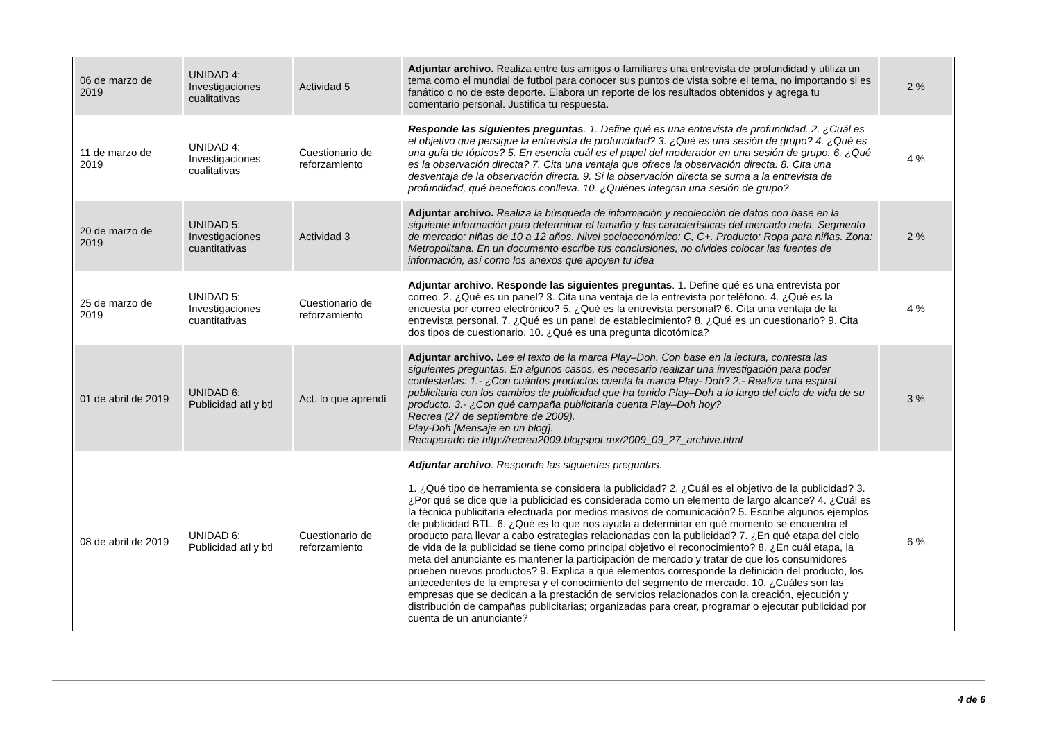| 06 de marzo de 2019 | UNIDAD 4: Investigaciones cualitativas | Actividad 5 | Adjuntar archivo. Realiza entre tus amigos o familiares una entrevista de profundidad y utiliza un tema como el mundial de futbol para conocer sus puntos de vista sobre el tema, no importando si es fanático o no de este deporte. Elabora un reporte de los resultados obtenidos y agrega tu comentario personal. Justifica tu respuesta. | 2 % |
| 11 de marzo de 2019 | UNIDAD 4: Investigaciones cualitativas | Cuestionario de reforzamiento | Responde las siguientes preguntas . 1. Define qué es una entrevista de profundidad. 2. ¿Cuál es el objetivo que persigue la entrevista de profundidad? 3. ¿Qué es una sesión de grupo? 4. ¿Qué es una guía de tópicos? 5. En esencia cuál es el papel del moderador en una sesión de grupo. 6. ¿Qué es la observación directa? 7. Cita una ventaja que ofrece la observación directa. 8. Cita una desventaja de la observación directa. 9. Si la observación directa se suma a la entrevista de profundidad, qué beneficios conlleva. 10. ¿Quiénes integran una sesión de grupo? | 4 % |
| 20 de marzo de 2019 | UNIDAD 5: Investigaciones cuantitativas | Actividad 3 | Adjuntar archivo. Realiza la búsqueda de información y recolección de datos con base en la siguiente información para determinar el tamaño y las características del mercado meta. Segmento de mercado: niñas de 10 a 12 años. Nivel socioeconómico: C, C+. Producto: Ropa para niñas. Zona: Metropolitana. En un documento escribe tus conclusiones, no olvides colocar las fuentes de información, así como los anexos que apoyen tu idea | 2 % |
| 25 de marzo de 2019 | UNIDAD 5: Investigaciones cuantitativas | Cuestionario de reforzamiento | Adjuntar archivo . Responde las siguientes preguntas . 1. Define qué es una entrevista por correo. 2. ¿Qué es un panel? 3. Cita una ventaja de la entrevista por teléfono. 4. ¿Qué es la encuesta por correo electrónico? 5. ¿Qué es la entrevista personal? 6. Cita una ventaja de la entrevista personal. 7. ¿Qué es un panel de establecimiento? 8. ¿Qué es un cuestionario? 9. Cita dos tipos de cuestionario. 10. ¿Qué es una pregunta dicotómica? | 4 % |
| 01 de abril de 2019 | UNIDAD 6: Publicidad atl y btl | Act. lo que aprendí | Adjuntar archivo. Lee el texto de la marca Play–Doh. Con base en la lectura, contesta las siguientes preguntas. En algunos casos, es necesario realizar una investigación para poder contestarlas: 1.- ¿Con cuántos productos cuenta la marca Play- Doh? 2.- Realiza una espiral publicitaria con los cambios de publicidad que ha tenido Play–Doh a lo largo del ciclo de vida de su producto. 3.- ¿Con qué campaña publicitaria cuenta Play–Doh hoy? Recrea (27 de septiembre de 2009). Play-Doh [Mensaje en un blog]. Recuperado de http://recrea2009.blogspot.mx/2009_09_27_archive.html | 3 % |
| 08 de abril de 2019 | UNIDAD 6: Publicidad atl y btl | Cuestionario de reforzamiento | Adjuntar archivo . Responde las siguientes preguntas. 1. ¿Qué tipo de herramienta se considera la publicidad? 2. ¿Cuál es el objetivo de la publicidad? 3. ¿Por qué se dice que la publicidad es considerada como un elemento de largo alcance? 4. ¿Cuál es la técnica publicitaria efectuada por medios masivos de comunicación? 5. Escribe algunos ejemplos de publicidad BTL. 6. ¿Qué es lo que nos ayuda a determinar en qué momento se encuentra el producto para llevar a cabo estrategias relacionadas con la publicidad? 7. ¿En qué etapa del ciclo de vida de la publicidad se tiene como principal objetivo el reconocimiento? 8. ¿En cuál etapa, la meta del anunciante es mantener la participación de mercado y tratar de que los consumidores prueben nuevos productos? 9. Explica a qué elementos corresponde la definición del producto, los antecedentes de la empresa y el conocimiento del segmento de mercado. 10. ¿Cuáles son las empresas que se dedican a la prestación de servicios relacionados con la creación, ejecución y distribución de campañas publicitarias; organizadas para crear, programar o ejecutar publicidad por cuenta de un anunciante? | 6 % |
4 de 6